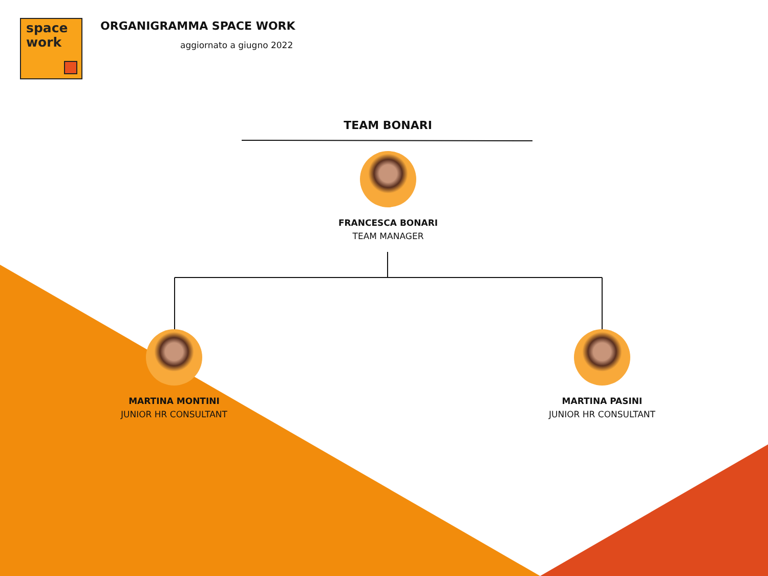space
work
ORGANIGRAMMA SPACE WORK
aggiornato a giugno 2022
TEAM BONARI
FRANCESCA BONARI
TEAM MANAGER
MARTINA MONTINI
JUNIOR HR CONSULTANT
MARTINA PASINI
JUNIOR HR CONSULTANT